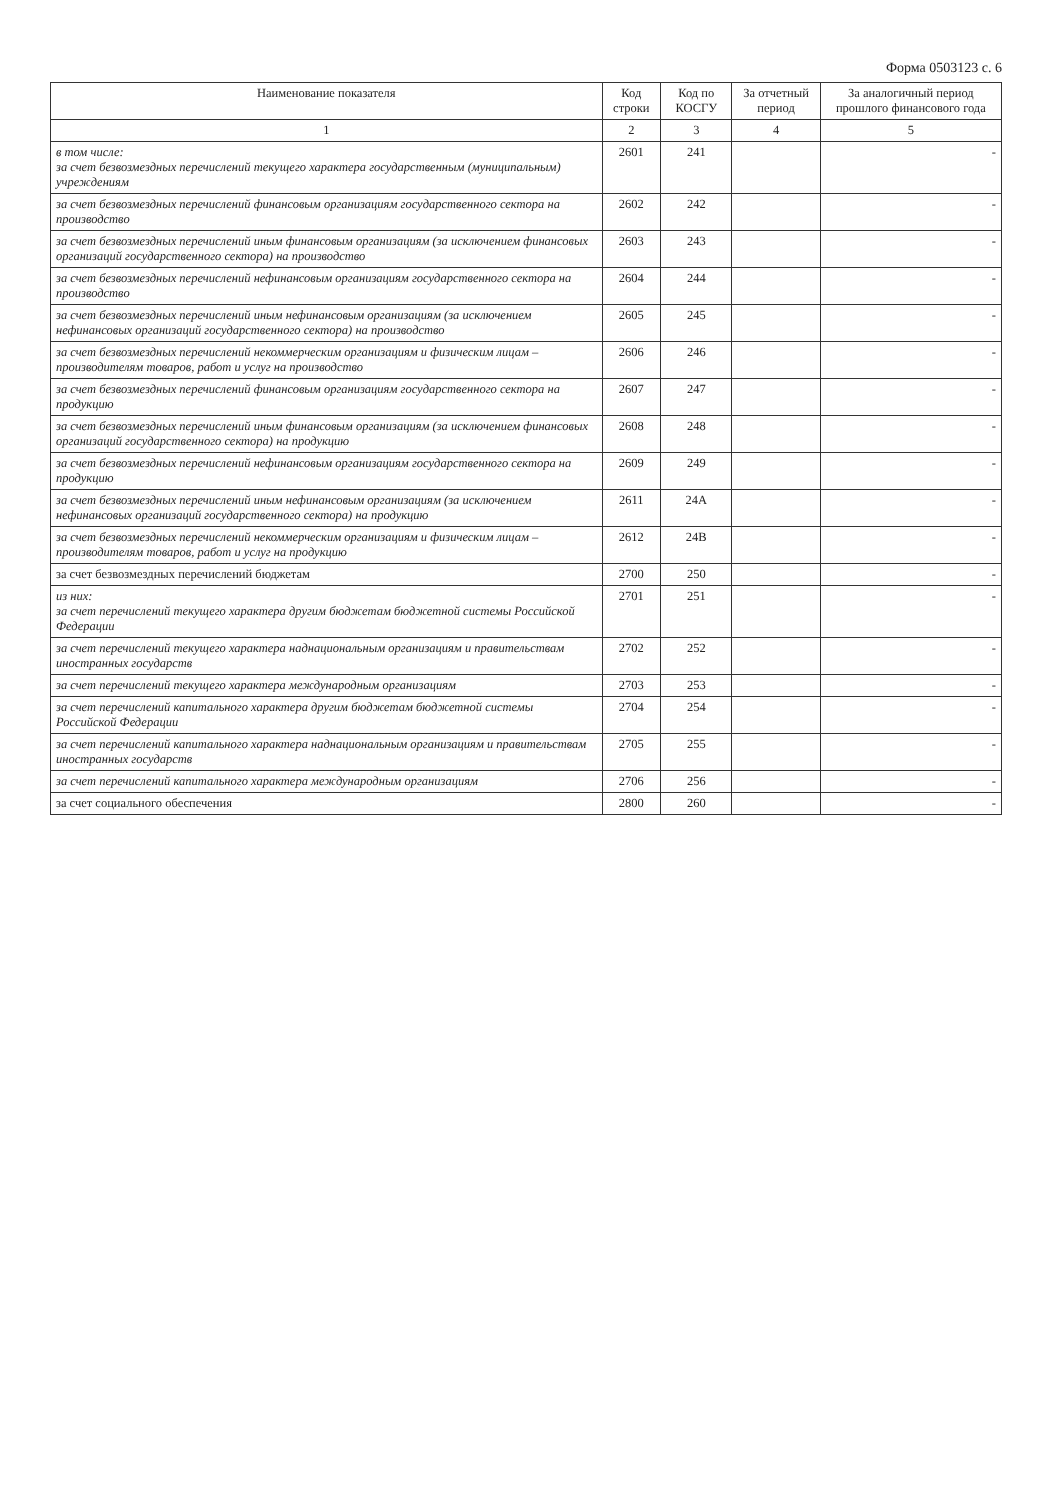Форма 0503123 с. 6
| Наименование показателя | Код строки | Код по КОСГУ | За отчетный период | За аналогичный период прошлого финансового года |
| --- | --- | --- | --- | --- |
| 1 | 2 | 3 | 4 | 5 |
| в том числе: за счет безвозмездных перечислений текущего характера государственным (муниципальным) учреждениям | 2601 | 241 | | - |
| за счет безвозмездных перечислений финансовым организациям государственного сектора на производство | 2602 | 242 | | - |
| за счет безвозмездных перечислений иным финансовым организациям (за исключением финансовых организаций государственного сектора) на производство | 2603 | 243 | | - |
| за счет безвозмездных перечислений нефинансовым организациям государственного сектора на производство | 2604 | 244 | | - |
| за счет безвозмездных перечислений иным нефинансовым организациям (за исключением нефинансовых организаций государственного сектора) на производство | 2605 | 245 | | - |
| за счет безвозмездных перечислений некоммерческим организациям и физическим лицам – производителям товаров, работ и услуг на производство | 2606 | 246 | | - |
| за счет безвозмездных перечислений финансовым организациям государственного сектора на продукцию | 2607 | 247 | | - |
| за счет безвозмездных перечислений иным финансовым организациям (за исключением финансовых организаций государственного сектора) на продукцию | 2608 | 248 | | - |
| за счет безвозмездных перечислений нефинансовым организациям государственного сектора на продукцию | 2609 | 249 | | - |
| за счет безвозмездных перечислений иным нефинансовым организациям (за исключением нефинансовых организаций государственного сектора) на продукцию | 2611 | 24А | | - |
| за счет безвозмездных перечислений некоммерческим организациям и физическим лицам – производителям товаров, работ и услуг на продукцию | 2612 | 24В | | - |
| за счет безвозмездных перечислений бюджетам | 2700 | 250 | | - |
| из них: за счет перечислений текущего характера другим бюджетам бюджетной системы Российской Федерации | 2701 | 251 | | - |
| за счет перечислений текущего характера наднациональным организациям и правительствам иностранных государств | 2702 | 252 | | - |
| за счет перечислений текущего характера международным организациям | 2703 | 253 | | - |
| за счет перечислений капитального характера другим бюджетам бюджетной системы Российской Федерации | 2704 | 254 | | - |
| за счет перечислений капитального характера наднациональным организациям и правительствам иностранных государств | 2705 | 255 | | - |
| за счет перечислений капитального характера международным организациям | 2706 | 256 | | - |
| за счет социального обеспечения | 2800 | 260 | | - |